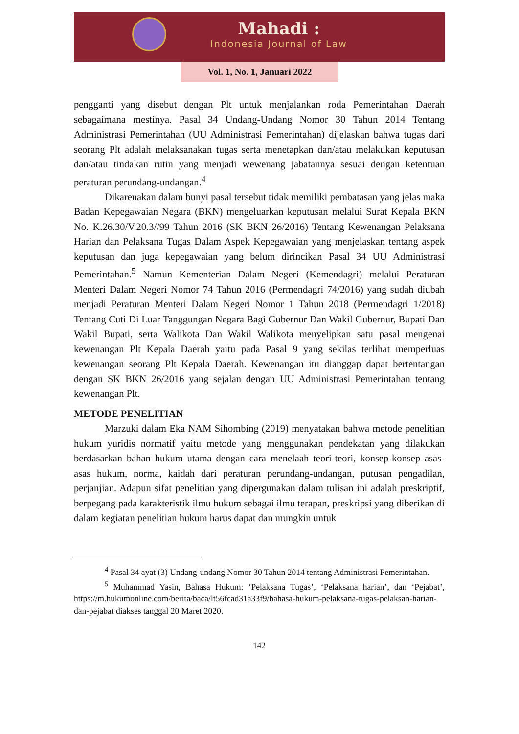Mahadi :
Indonesia Journal of Law
Vol. 1, No. 1, Januari 2022
pengganti yang disebut dengan Plt untuk menjalankan roda Pemerintahan Daerah sebagaimana mestinya. Pasal 34 Undang-Undang Nomor 30 Tahun 2014 Tentang Administrasi Pemerintahan (UU Administrasi Pemerintahan) dijelaskan bahwa tugas dari seorang Plt adalah melaksanakan tugas serta menetapkan dan/atau melakukan keputusan dan/atau tindakan rutin yang menjadi wewenang jabatannya sesuai dengan ketentuan peraturan perundang-undangan.<sup>4</sup>
Dikarenakan dalam bunyi pasal tersebut tidak memiliki pembatasan yang jelas maka Badan Kepegawaian Negara (BKN) mengeluarkan keputusan melalui Surat Kepala BKN No. K.26.30/V.20.3//99 Tahun 2016 (SK BKN 26/2016) Tentang Kewenangan Pelaksana Harian dan Pelaksana Tugas Dalam Aspek Kepegawaian yang menjelaskan tentang aspek keputusan dan juga kepegawaian yang belum dirincikan Pasal 34 UU Administrasi Pemerintahan.<sup>5</sup> Namun Kementerian Dalam Negeri (Kemendagri) melalui Peraturan Menteri Dalam Negeri Nomor 74 Tahun 2016 (Permendagri 74/2016) yang sudah diubah menjadi Peraturan Menteri Dalam Negeri Nomor 1 Tahun 2018 (Permendagri 1/2018) Tentang Cuti Di Luar Tanggungan Negara Bagi Gubernur Dan Wakil Gubernur, Bupati Dan Wakil Bupati, serta Walikota Dan Wakil Walikota menyelipkan satu pasal mengenai kewenangan Plt Kepala Daerah yaitu pada Pasal 9 yang sekilas terlihat memperluas kewenangan seorang Plt Kepala Daerah. Kewenangan itu dianggap dapat bertentangan dengan SK BKN 26/2016 yang sejalan dengan UU Administrasi Pemerintahan tentang kewenangan Plt.
METODE PENELITIAN
Marzuki dalam Eka NAM Sihombing (2019) menyatakan bahwa metode penelitian hukum yuridis normatif yaitu metode yang menggunakan pendekatan yang dilakukan berdasarkan bahan hukum utama dengan cara menelaah teori-teori, konsep-konsep asas-asas hukum, norma, kaidah dari peraturan perundang-undangan, putusan pengadilan, perjanjian. Adapun sifat penelitian yang dipergunakan dalam tulisan ini adalah preskriptif, berpegang pada karakteristik ilmu hukum sebagai ilmu terapan, preskripsi yang diberikan di dalam kegiatan penelitian hukum harus dapat dan mungkin untuk
<sup>4</sup> Pasal 34 ayat (3) Undang-undang Nomor 30 Tahun 2014 tentang Administrasi Pemerintahan.
<sup>5</sup> Muhammad Yasin, Bahasa Hukum: ‘Pelaksana Tugas’, ‘Pelaksana harian’, dan ‘Pejabat’, https://m.hukumonline.com/berita/baca/lt56fcad31a33f9/bahasa-hukum-pelaksana-tugas-pelaksan-harian-dan-pejabat diakses tanggal 20 Maret 2020.
142